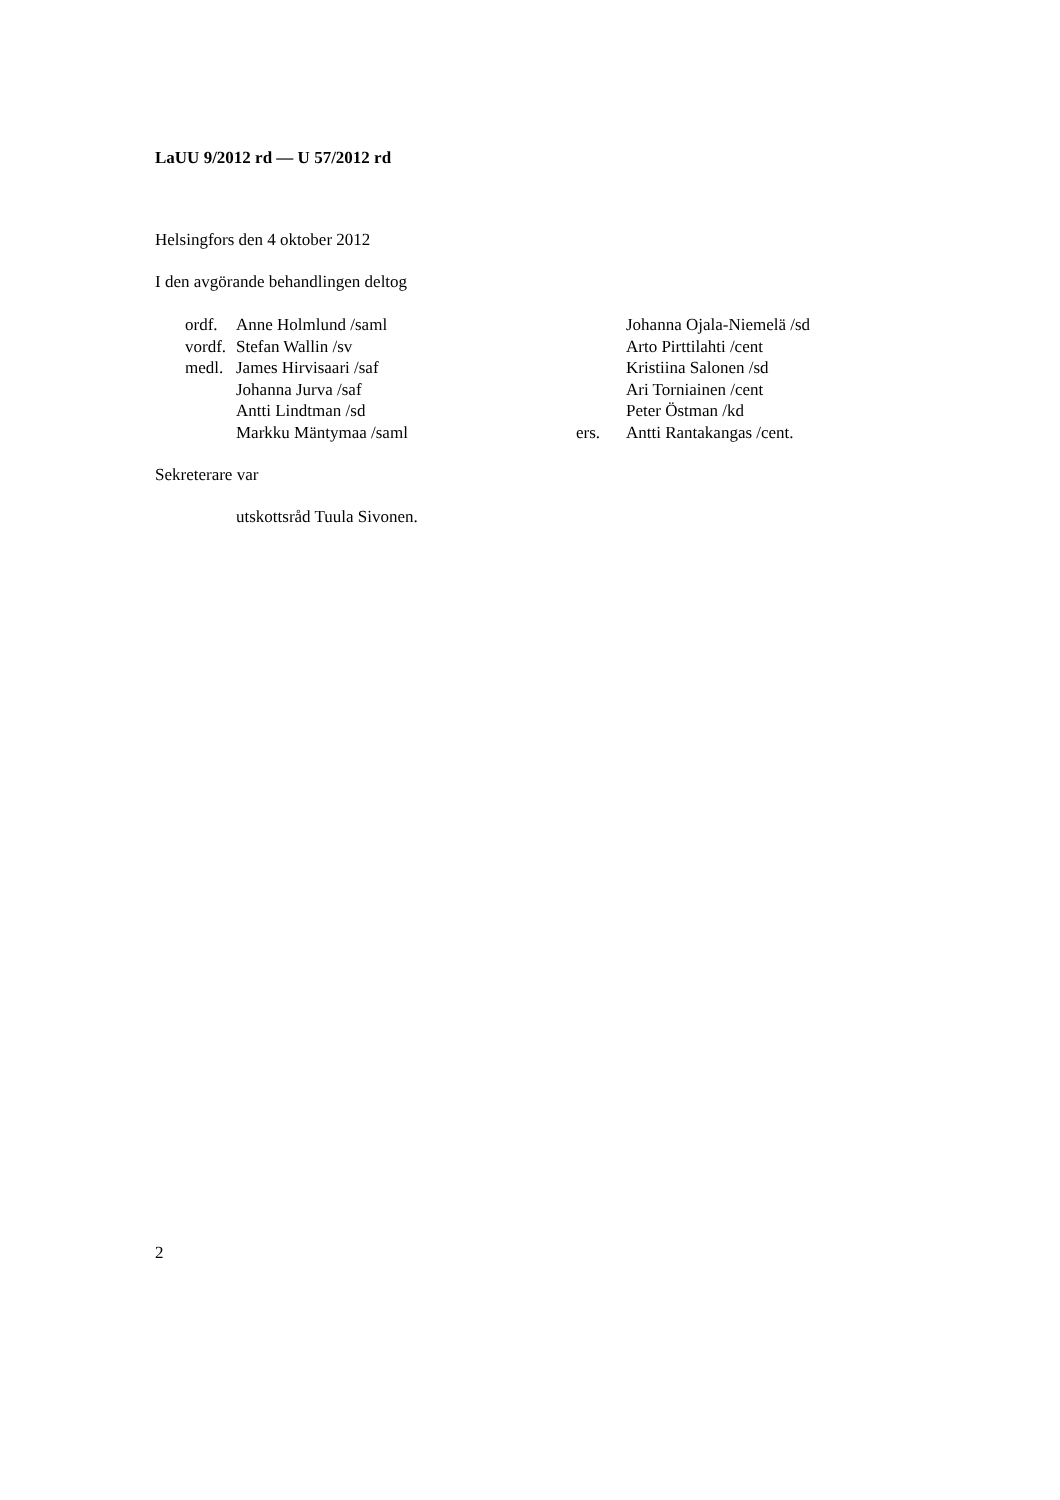LaUU 9/2012 rd — U 57/2012 rd
Helsingfors den 4 oktober 2012
I den avgörande behandlingen deltog
| ordf. | Anne Holmlund /saml | | Johanna Ojala-Niemelä /sd |
| vordf. | Stefan Wallin /sv | | Arto Pirttilahti /cent |
| medl. | James Hirvisaari /saf | | Kristiina Salonen /sd |
| | Johanna Jurva /saf | | Ari Torniainen /cent |
| | Antti Lindtman /sd | | Peter Östman /kd |
| | Markku Mäntymaa /saml | ers. | Antti Rantakangas /cent. |
Sekreterare var
utskottsråd Tuula Sivonen.
2